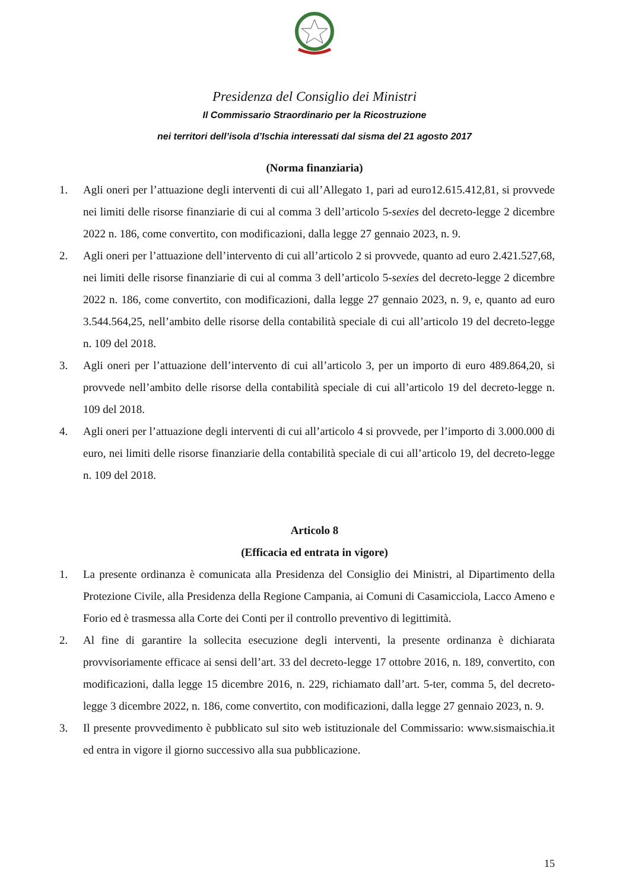Presidenza del Consiglio dei Ministri
Il Commissario Straordinario per la Ricostruzione
nei territori dell’isola d’Ischia interessati dal sisma del 21 agosto 2017
(Norma finanziaria)
1. Agli oneri per l’attuazione degli interventi di cui all’Allegato 1, pari ad euro12.615.412,81, si provvede nei limiti delle risorse finanziarie di cui al comma 3 dell’articolo 5-sexies del decreto-legge 2 dicembre 2022 n. 186, come convertito, con modificazioni, dalla legge 27 gennaio 2023, n. 9.
2. Agli oneri per l’attuazione dell’intervento di cui all’articolo 2 si provvede, quanto ad euro 2.421.527,68, nei limiti delle risorse finanziarie di cui al comma 3 dell’articolo 5-sexies del decreto-legge 2 dicembre 2022 n. 186, come convertito, con modificazioni, dalla legge 27 gennaio 2023, n. 9, e, quanto ad euro 3.544.564,25, nell’ambito delle risorse della contabilità speciale di cui all’articolo 19 del decreto-legge n. 109 del 2018.
3. Agli oneri per l’attuazione dell’intervento di cui all’articolo 3, per un importo di euro 489.864,20, si provvede nell’ambito delle risorse della contabilità speciale di cui all’articolo 19 del decreto-legge n. 109 del 2018.
4. Agli oneri per l’attuazione degli interventi di cui all’articolo 4 si provvede, per l’importo di 3.000.000 di euro, nei limiti delle risorse finanziarie della contabilità speciale di cui all’articolo 19, del decreto-legge n. 109 del 2018.
Articolo 8
(Efficacia ed entrata in vigore)
1. La presente ordinanza è comunicata alla Presidenza del Consiglio dei Ministri, al Dipartimento della Protezione Civile, alla Presidenza della Regione Campania, ai Comuni di Casamicciola, Lacco Ameno e Forio ed è trasmessa alla Corte dei Conti per il controllo preventivo di legittimità.
2. Al fine di garantire la sollecita esecuzione degli interventi, la presente ordinanza è dichiarata provvisoriamente efficace ai sensi dell’art. 33 del decreto-legge 17 ottobre 2016, n. 189, convertito, con modificazioni, dalla legge 15 dicembre 2016, n. 229, richiamato dall’art. 5-ter, comma 5, del decreto-legge 3 dicembre 2022, n. 186, come convertito, con modificazioni, dalla legge 27 gennaio 2023, n. 9.
3. Il presente provvedimento è pubblicato sul sito web istituzionale del Commissario: www.sismaischia.it ed entra in vigore il giorno successivo alla sua pubblicazione.
15